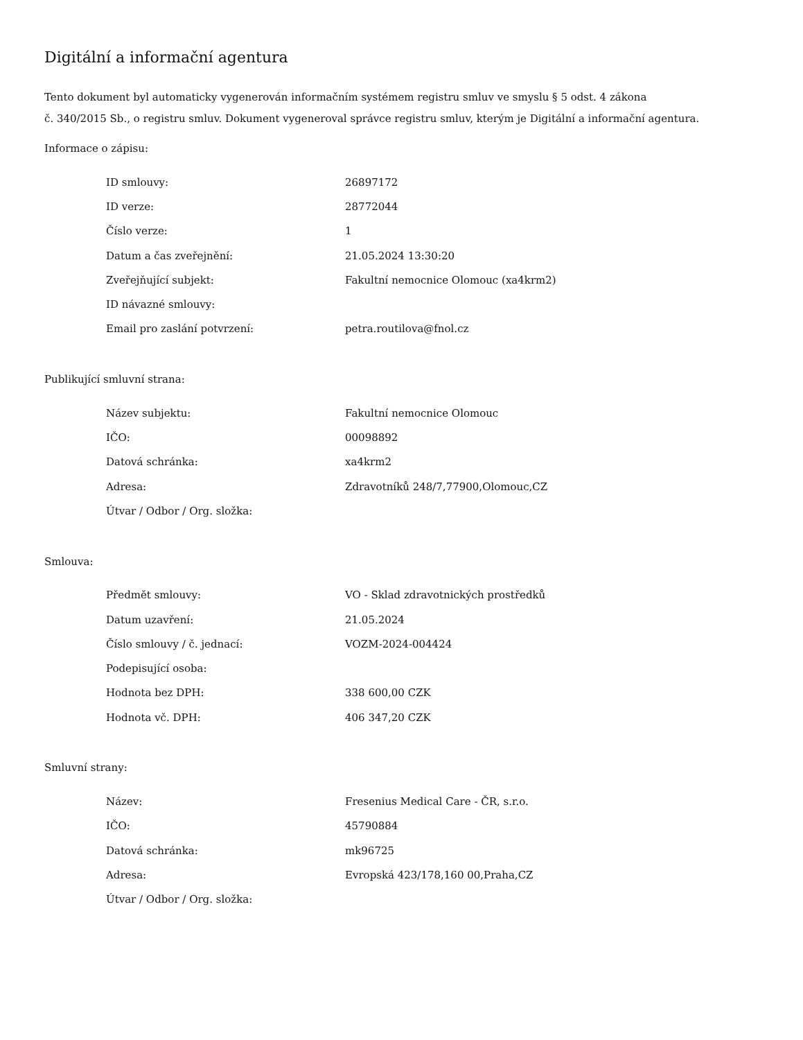Digitální a informační agentura
Tento dokument byl automaticky vygenerován informačním systémem registru smluv ve smyslu § 5 odst. 4 zákona
č. 340/2015 Sb., o registru smluv. Dokument vygeneroval správce registru smluv, kterým je Digitální a informační agentura.
Informace o zápisu:
| ID smlouvy: | 26897172 |
| ID verze: | 28772044 |
| Číslo verze: | 1 |
| Datum a čas zveřejnění: | 21.05.2024 13:30:20 |
| Zveřejňující subjekt: | Fakultní nemocnice Olomouc (xa4krm2) |
| ID návazné smlouvy: | |
| Email pro zaslání potvrzení: | petra.routilova@fnol.cz |
Publikující smluvní strana:
| Název subjektu: | Fakultní nemocnice Olomouc |
| IČO: | 00098892 |
| Datová schránka: | xa4krm2 |
| Adresa: | Zdravotníků 248/7,77900,Olomouc,CZ |
| Útvar / Odbor / Org. složka: | |
Smlouva:
| Předmět smlouvy: | VO - Sklad zdravotnických prostředků |
| Datum uzavření: | 21.05.2024 |
| Číslo smlouvy / č. jednací: | VOZM-2024-004424 |
| Podepisující osoba: | |
| Hodnota bez DPH: | 338 600,00 CZK |
| Hodnota vč. DPH: | 406 347,20 CZK |
Smluvní strany:
| Název: | Fresenius Medical Care - ČR, s.r.o. |
| IČO: | 45790884 |
| Datová schránka: | mk96725 |
| Adresa: | Evropská 423/178,160 00,Praha,CZ |
| Útvar / Odbor / Org. složka: | |